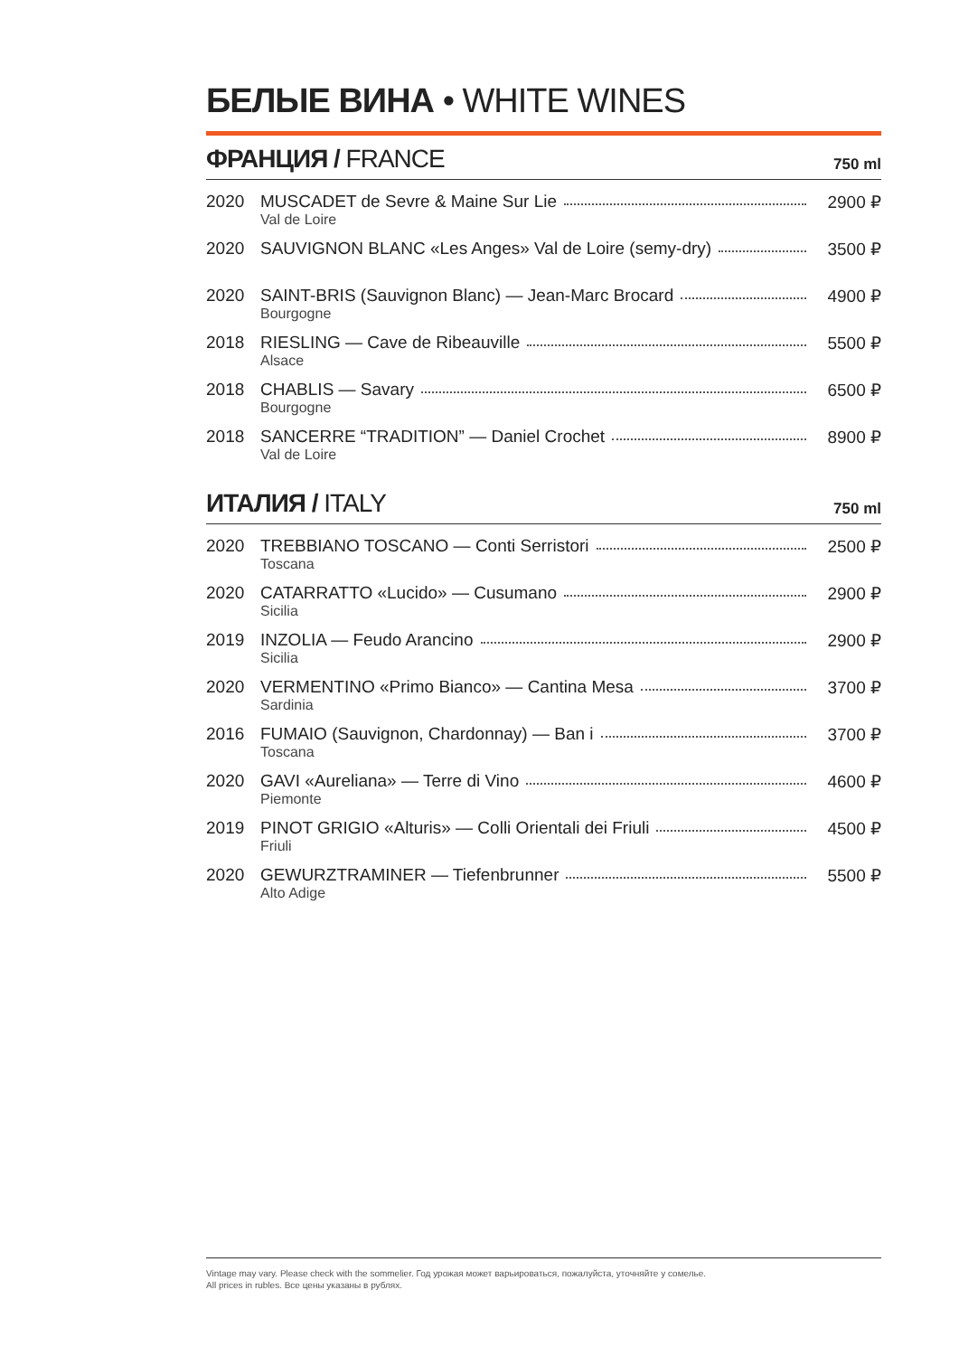БЕЛЫЕ ВИНА • WHITE WINES
ФРАНЦИЯ / FRANCE
750 ml
| 2020 | MUSCADET de Sevre & Maine Sur Lie Val de Loire | 2900 ₽ |
| 2020 | SAUVIGNON BLANC «Les Anges» Val de Loire (semy-dry) | 3500 ₽ |
| 2020 | SAINT-BRIS (Sauvignon Blanc) — Jean-Marc Brocard Bourgogne | 4900 ₽ |
| 2018 | RIESLING — Cave de Ribeauville Alsace | 5500 ₽ |
| 2018 | CHABLIS — Savary Bourgogne | 6500 ₽ |
| 2018 | SANCERRE “TRADITION” — Daniel Crochet Val de Loire | 8900 ₽ |
ИТАЛИЯ / ITALY
750 ml
| 2020 | TREBBIANO TOSCANO — Conti Serristori Toscana | 2500 ₽ |
| 2020 | CATARRATTO «Lucido» — Cusumano Sicilia | 2900 ₽ |
| 2019 | INZOLIA — Feudo Arancino Sicilia | 2900 ₽ |
| 2020 | VERMENTINO «Primo Bianco» — Cantina Mesa Sardinia | 3700 ₽ |
| 2016 | FUMAIO (Sauvignon, Chardonnay) — Ban i Toscana | 3700 ₽ |
| 2020 | GAVI «Aureliana» — Terre di Vino Piemonte | 4600 ₽ |
| 2019 | PINOT GRIGIO «Alturis» — Colli Orientali dei Friuli Friuli | 4500 ₽ |
| 2020 | GEWURZTRAMINER — Tiefenbrunner Alto Adige | 5500 ₽ |
Vintage may vary. Please check with the sommelier. Год урожая может варьироваться, пожалуйста, уточняйте у сомелье.
All prices in rubles. Все цены указаны в рублях.